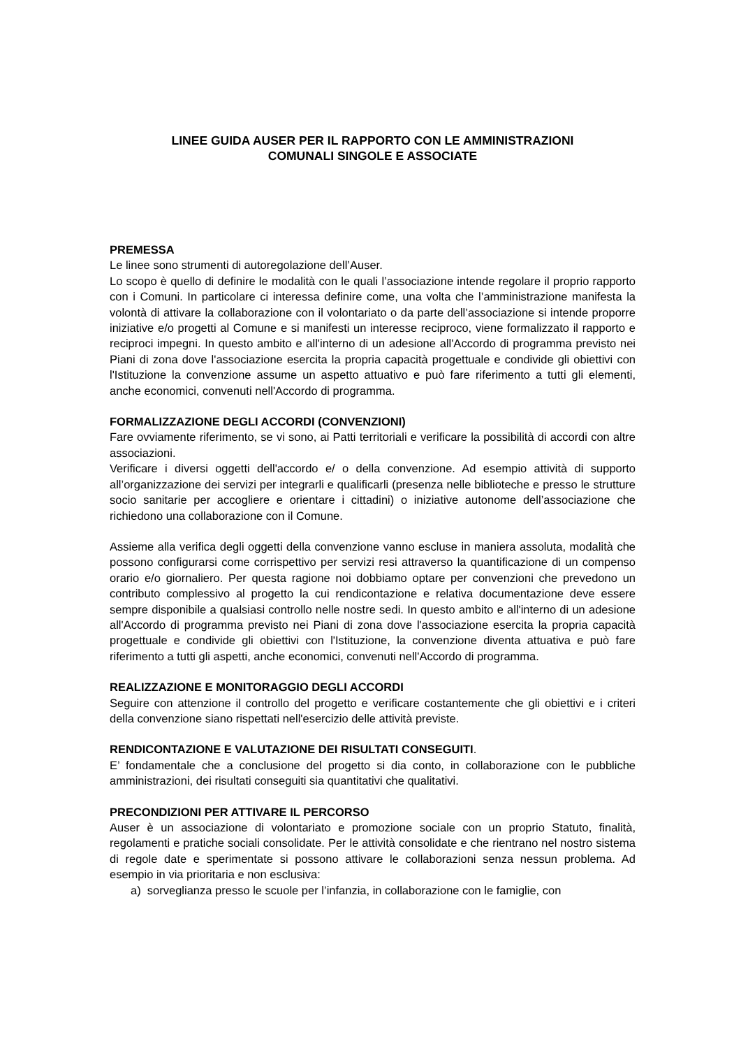LINEE GUIDA AUSER PER IL RAPPORTO CON LE AMMINISTRAZIONI
COMUNALI SINGOLE E ASSOCIATE
PREMESSA
Le linee sono strumenti di autoregolazione dell’Auser.
Lo scopo è quello di definire le modalità con le quali l’associazione intende regolare il proprio rapporto con i Comuni. In particolare ci interessa definire come, una volta che l’amministrazione manifesta la volontà di attivare la collaborazione con il volontariato o da parte dell’associazione si intende proporre iniziative e/o progetti al Comune e si manifesti un interesse reciproco, viene formalizzato il rapporto e reciproci impegni. In questo ambito e all'interno di un adesione all'Accordo di programma previsto nei Piani di zona dove l'associazione esercita la propria capacità progettuale e condivide gli obiettivi con l'Istituzione la convenzione assume un aspetto attuativo e può fare riferimento a tutti gli elementi, anche economici, convenuti nell'Accordo di programma.
FORMALIZZAZIONE DEGLI ACCORDI (CONVENZIONI)
Fare ovviamente riferimento, se vi sono, ai Patti territoriali e verificare la possibilità di accordi con altre associazioni.
Verificare i diversi oggetti dell'accordo e/ o della convenzione. Ad esempio attività di supporto all’organizzazione dei servizi per integrarli e qualificarli (presenza nelle biblioteche e presso le strutture socio sanitarie per accogliere e orientare i cittadini) o iniziative autonome dell’associazione che richiedono una collaborazione con il Comune.
Assieme alla verifica degli oggetti della convenzione vanno escluse in maniera assoluta, modalità che possono configurarsi come corrispettivo per servizi resi attraverso la quantificazione di un compenso orario e/o giornaliero. Per questa ragione noi dobbiamo optare per convenzioni che prevedono un contributo complessivo al progetto la cui rendicontazione e relativa documentazione deve essere sempre disponibile a qualsiasi controllo nelle nostre sedi. In questo ambito e all'interno di un adesione all'Accordo di programma previsto nei Piani di zona dove l'associazione esercita la propria capacità progettuale e condivide gli obiettivi con l'Istituzione, la convenzione diventa attuativa e può fare riferimento a tutti gli aspetti, anche economici, convenuti nell'Accordo di programma.
REALIZZAZIONE E MONITORAGGIO DEGLI ACCORDI
Seguire con attenzione il controllo del progetto e verificare costantemente che gli obiettivi e i criteri della convenzione siano rispettati nell'esercizio delle attività previste.
RENDICONTAZIONE E VALUTAZIONE DEI RISULTATI CONSEGUITI.
E’ fondamentale che a conclusione del progetto si dia conto, in collaborazione con le pubbliche amministrazioni, dei risultati conseguiti sia quantitativi che qualitativi.
PRECONDIZIONI PER ATTIVARE IL PERCORSO
Auser è un associazione di volontariato e promozione sociale con un proprio Statuto, finalità, regolamenti e pratiche sociali consolidate. Per le attività consolidate e che rientrano nel nostro sistema di regole date e sperimentate si possono attivare le collaborazioni senza nessun problema. Ad esempio in via prioritaria e non esclusiva:
a) sorveglianza presso le scuole per l’infanzia, in collaborazione con le famiglie, con